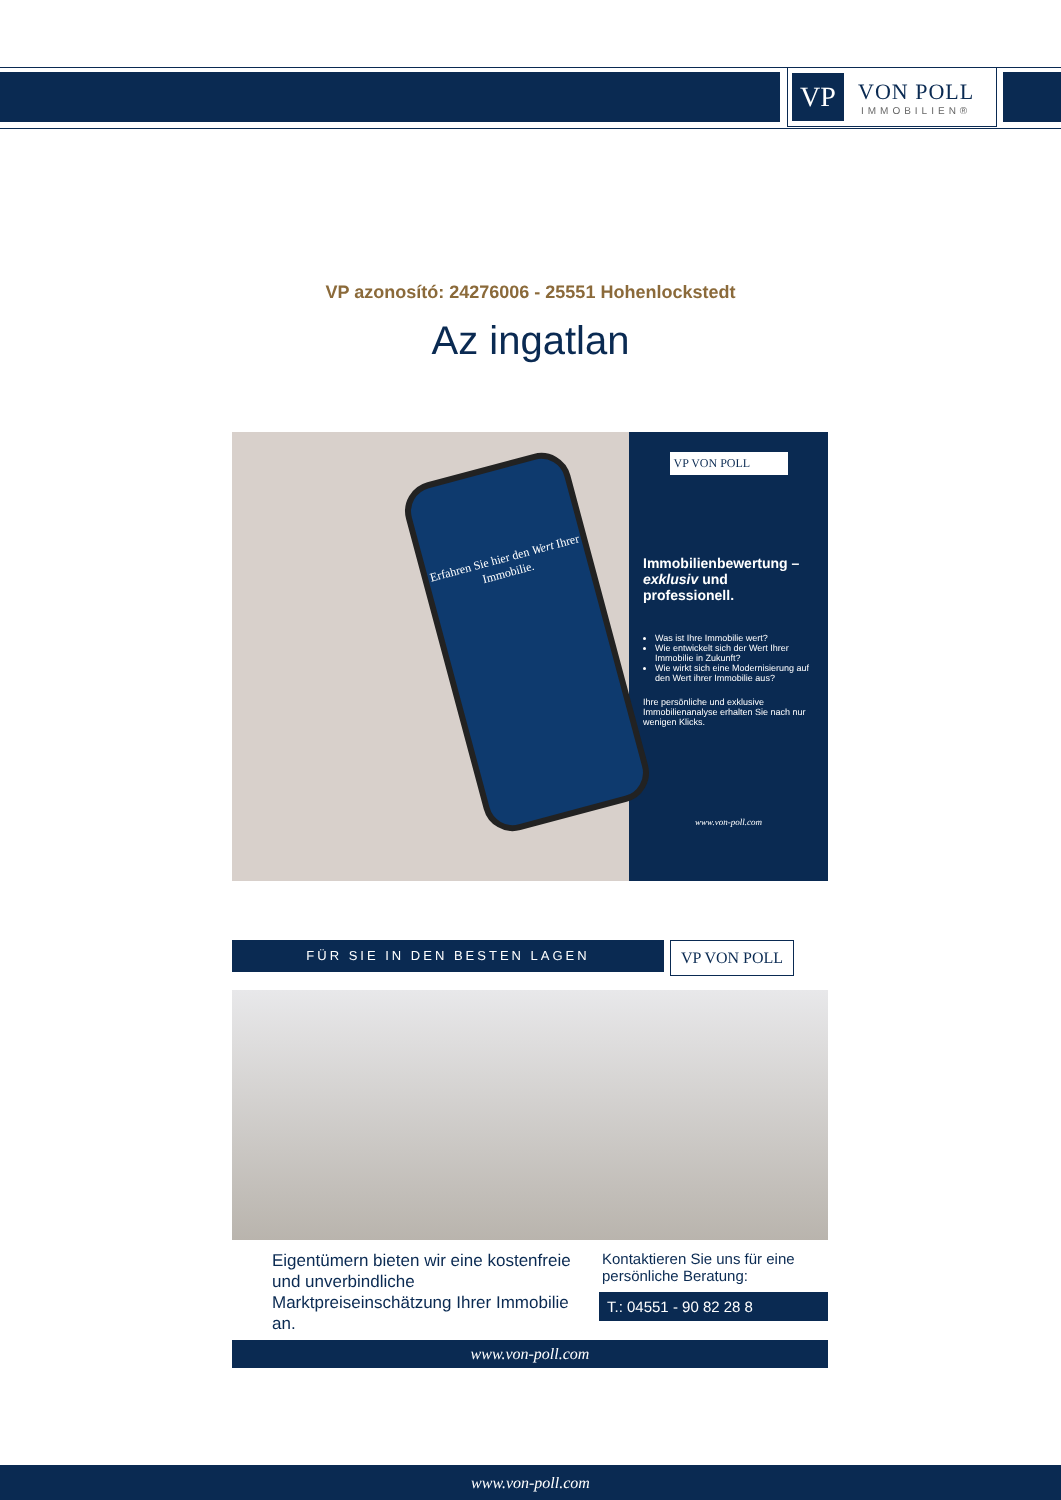VP
VON POLL
IMMOBILIEN®
VP azonosító: 24276006 - 25551 Hohenlockstedt
Az ingatlan
Erfahren Sie hier den Wert Ihrer Immobilie.
VP VON POLL
Immobilienbewertung – exklusiv und professionell.
Was ist Ihre Immobilie wert?
Wie entwickelt sich der Wert Ihrer Immobilie in Zukunft?
Wie wirkt sich eine Modernisierung auf den Wert ihrer Immobilie aus?
Ihre persönliche und exklusive Immobilienanalyse erhalten Sie nach nur wenigen Klicks.
www.von-poll.com
FÜR SIE IN DEN BESTEN LAGEN VP VON POLL
Eigentümern bieten wir eine kostenfreie und unverbindliche Marktpreiseinschätzung Ihrer Immobilie an.
Kontaktieren Sie uns für eine persönliche Beratung:
T.: 04551 - 90 82 28 8
www.von-poll.com
www.von-poll.com